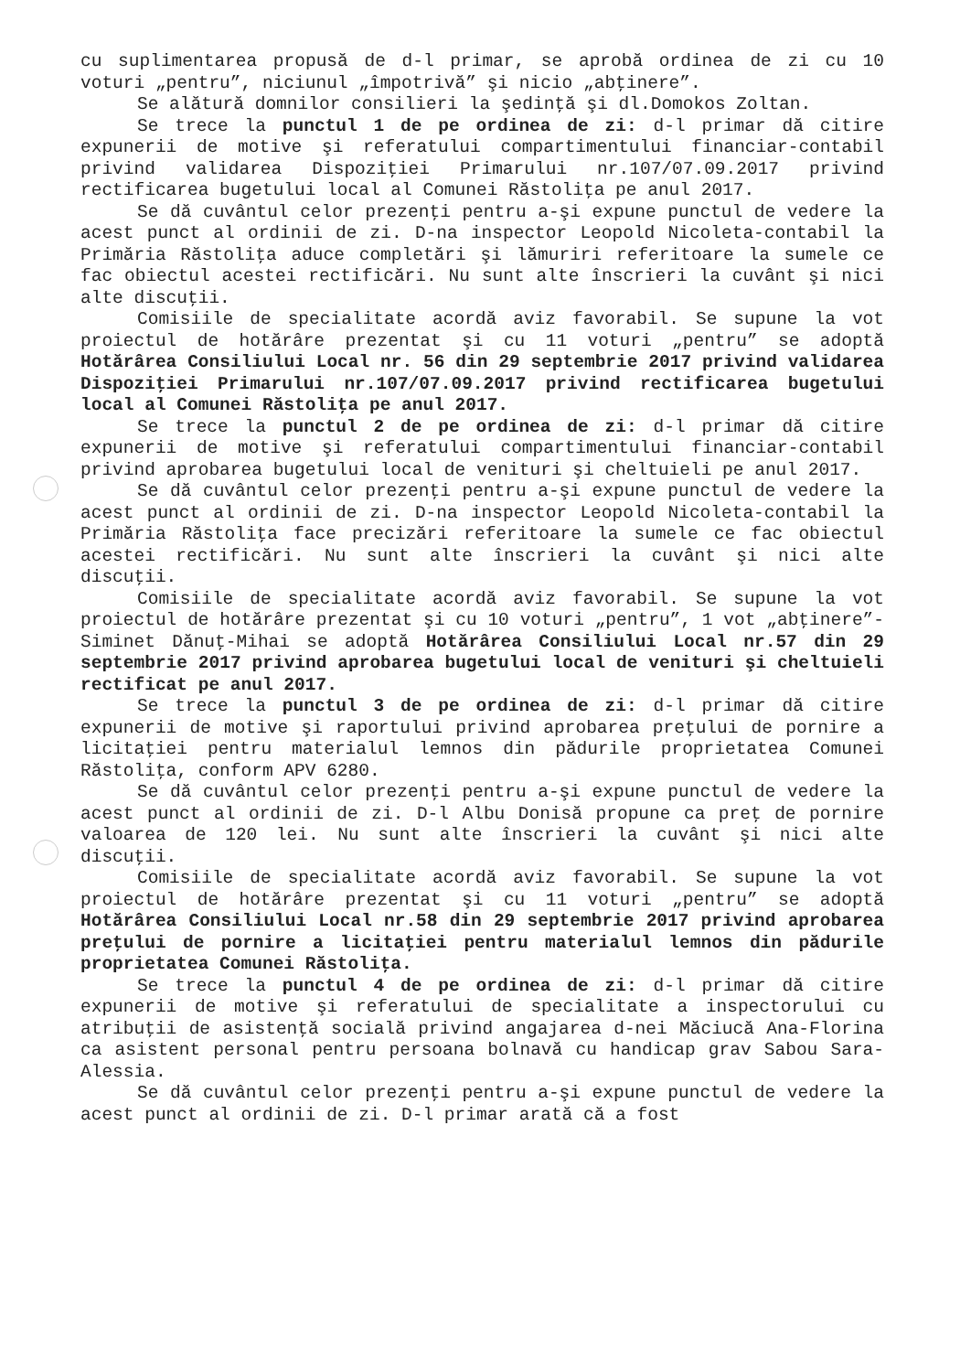cu suplimentarea propusă de d-l primar, se aprobă ordinea de zi cu 10 voturi „pentru”, niciunul „împotrivă” şi nicio „abţinere”.
Se alătură domnilor consilieri la şedinţă şi dl.Domokos Zoltan.
Se trece la punctul 1 de pe ordinea de zi: d-l primar dă citire expunerii de motive şi referatului compartimentului financiar-contabil privind validarea Dispoziţiei Primarului nr.107/07.09.2017 privind rectificarea bugetului local al Comunei Răstoliţa pe anul 2017.
Se dă cuvântul celor prezenţi pentru a-şi expune punctul de vedere la acest punct al ordinii de zi. D-na inspector Leopold Nicoleta-contabil la Primăria Răstoliţa aduce completări şi lămuriri referitoare la sumele ce fac obiectul acestei rectificări. Nu sunt alte înscrieri la cuvânt şi nici alte discuţii.
Comisiile de specialitate acordă aviz favorabil. Se supune la vot proiectul de hotărâre prezentat şi cu 11 voturi „pentru” se adoptă Hotărârea Consiliului Local nr. 56 din 29 septembrie 2017 privind validarea Dispoziţiei Primarului nr.107/07.09.2017 privind rectificarea bugetului local al Comunei Răstoliţa pe anul 2017.
Se trece la punctul 2 de pe ordinea de zi: d-l primar dă citire expunerii de motive şi referatului compartimentului financiar-contabil privind aprobarea bugetului local de venituri şi cheltuieli pe anul 2017.
Se dă cuvântul celor prezenţi pentru a-şi expune punctul de vedere la acest punct al ordinii de zi. D-na inspector Leopold Nicoleta-contabil la Primăria Răstoliţa face precizări referitoare la sumele ce fac obiectul acestei rectificări. Nu sunt alte înscrieri la cuvânt şi nici alte discuţii.
Comisiile de specialitate acordă aviz favorabil. Se supune la vot proiectul de hotărâre prezentat şi cu 10 voturi „pentru”, 1 vot „abţinere”-Siminet Dănuţ-Mihai se adoptă Hotărârea Consiliului Local nr.57 din 29 septembrie 2017 privind aprobarea bugetului local de venituri şi cheltuieli rectificat pe anul 2017.
Se trece la punctul 3 de pe ordinea de zi: d-l primar dă citire expunerii de motive şi raportului privind aprobarea preţului de pornire a licitaţiei pentru materialul lemnos din pădurile proprietatea Comunei Răstoliţa, conform APV 6280.
Se dă cuvântul celor prezenţi pentru a-şi expune punctul de vedere la acest punct al ordinii de zi. D-l Albu Donisă propune ca preţ de pornire valoarea de 120 lei. Nu sunt alte înscrieri la cuvânt şi nici alte discuţii.
Comisiile de specialitate acordă aviz favorabil. Se supune la vot proiectul de hotărâre prezentat şi cu 11 voturi „pentru” se adoptă Hotărârea Consiliului Local nr.58 din 29 septembrie 2017 privind aprobarea preţului de pornire a licitaţiei pentru materialul lemnos din pădurile proprietatea Comunei Răstoliţa.
Se trece la punctul 4 de pe ordinea de zi: d-l primar dă citire expunerii de motive şi referatului de specialitate a inspectorului cu atribuţii de asistenţă socială privind angajarea d-nei Măciucă Ana-Florina ca asistent personal pentru persoana bolnavă cu handicap grav Sabou Sara-Alessia.
Se dă cuvântul celor prezenţi pentru a-şi expune punctul de vedere la acest punct al ordinii de zi. D-l primar arată că a fost